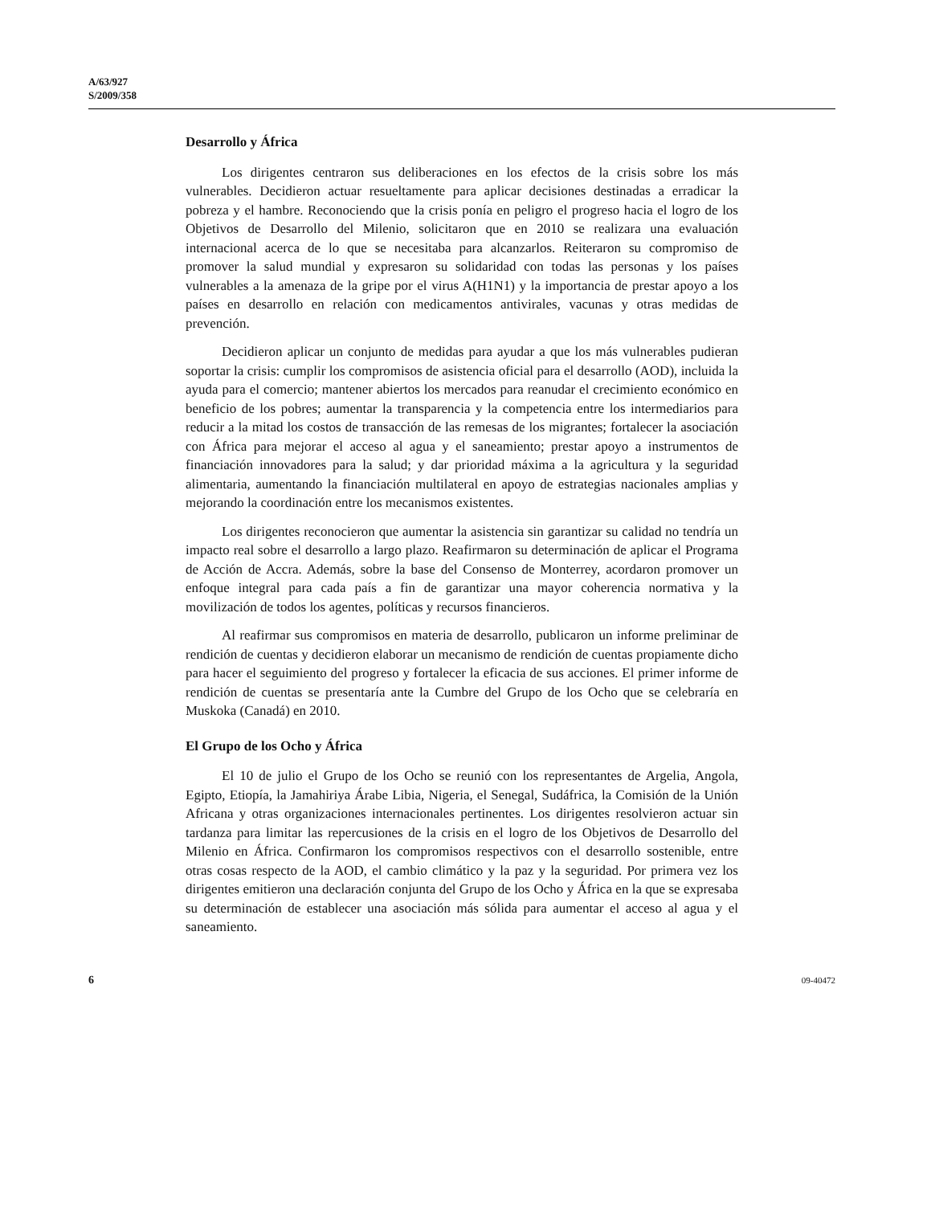A/63/927
S/2009/358
Desarrollo y África
Los dirigentes centraron sus deliberaciones en los efectos de la crisis sobre los más vulnerables. Decidieron actuar resueltamente para aplicar decisiones destinadas a erradicar la pobreza y el hambre. Reconociendo que la crisis ponía en peligro el progreso hacia el logro de los Objetivos de Desarrollo del Milenio, solicitaron que en 2010 se realizara una evaluación internacional acerca de lo que se necesitaba para alcanzarlos. Reiteraron su compromiso de promover la salud mundial y expresaron su solidaridad con todas las personas y los países vulnerables a la amenaza de la gripe por el virus A(H1N1) y la importancia de prestar apoyo a los países en desarrollo en relación con medicamentos antivirales, vacunas y otras medidas de prevención.
Decidieron aplicar un conjunto de medidas para ayudar a que los más vulnerables pudieran soportar la crisis: cumplir los compromisos de asistencia oficial para el desarrollo (AOD), incluida la ayuda para el comercio; mantener abiertos los mercados para reanudar el crecimiento económico en beneficio de los pobres; aumentar la transparencia y la competencia entre los intermediarios para reducir a la mitad los costos de transacción de las remesas de los migrantes; fortalecer la asociación con África para mejorar el acceso al agua y el saneamiento; prestar apoyo a instrumentos de financiación innovadores para la salud; y dar prioridad máxima a la agricultura y la seguridad alimentaria, aumentando la financiación multilateral en apoyo de estrategias nacionales amplias y mejorando la coordinación entre los mecanismos existentes.
Los dirigentes reconocieron que aumentar la asistencia sin garantizar su calidad no tendría un impacto real sobre el desarrollo a largo plazo. Reafirmaron su determinación de aplicar el Programa de Acción de Accra. Además, sobre la base del Consenso de Monterrey, acordaron promover un enfoque integral para cada país a fin de garantizar una mayor coherencia normativa y la movilización de todos los agentes, políticas y recursos financieros.
Al reafirmar sus compromisos en materia de desarrollo, publicaron un informe preliminar de rendición de cuentas y decidieron elaborar un mecanismo de rendición de cuentas propiamente dicho para hacer el seguimiento del progreso y fortalecer la eficacia de sus acciones. El primer informe de rendición de cuentas se presentaría ante la Cumbre del Grupo de los Ocho que se celebraría en Muskoka (Canadá) en 2010.
El Grupo de los Ocho y África
El 10 de julio el Grupo de los Ocho se reunió con los representantes de Argelia, Angola, Egipto, Etiopía, la Jamahiriya Árabe Libia, Nigeria, el Senegal, Sudáfrica, la Comisión de la Unión Africana y otras organizaciones internacionales pertinentes. Los dirigentes resolvieron actuar sin tardanza para limitar las repercusiones de la crisis en el logro de los Objetivos de Desarrollo del Milenio en África. Confirmaron los compromisos respectivos con el desarrollo sostenible, entre otras cosas respecto de la AOD, el cambio climático y la paz y la seguridad. Por primera vez los dirigentes emitieron una declaración conjunta del Grupo de los Ocho y África en la que se expresaba su determinación de establecer una asociación más sólida para aumentar el acceso al agua y el saneamiento.
6 09-40472